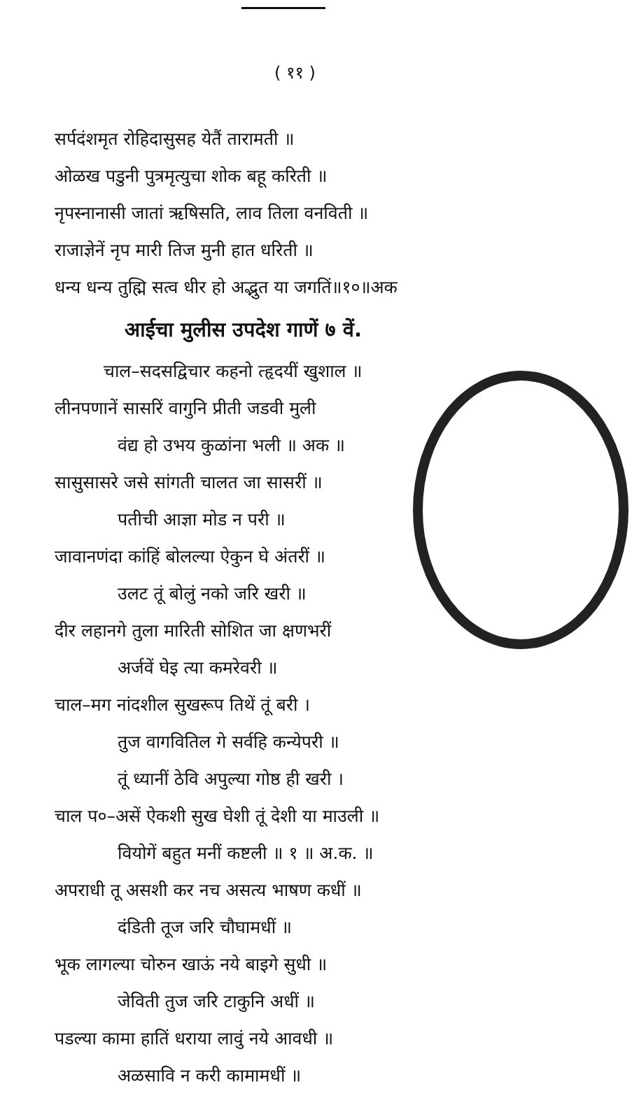( ११ )
सर्पदंशमृत रोहिदासुसह येतैं तारामती ॥
ओळख पडुनी पुत्रमृत्युचा शोक बहू करिती ॥
नृपस्नानासी जातां ऋषिसति, लाव तिला वनविती ॥
राजाज्ञेनें नृप मारी तिज मुनी हात धरिती ॥
धन्य धन्य तुह्मि सत्व धीर हो अद्भुत या जगतिं॥१०॥अक
आईचा मुलीस उपदेश गाणें ७ वें.
चाल–सदसद्विचार कहनो त्हृदयीं खुशाल ॥
लीनपणानें सासरिं वागुनि प्रीती जडवी मुली
वंद्य हो उभय कुळांना भली ॥ अक ॥
सासुसासरे जसे सांगती चालत जा सासरीं ॥
पतीची आज्ञा मोड न परी ॥
जावानणंदा कांहिं बोलल्या ऐकुन घे अंतरीं ॥
उलट तूं बोलुं नको जरि खरी ॥
दीर लहानगे तुला मारिती सोशित जा क्षणभरीं
अर्जवें घेइ त्या कमरेवरी ॥
चाल–मग नांदशील सुखरूप तिथें तूं बरी ।
तुज वागवितिल गे सर्वहि कन्येपरी ॥
तूं ध्यानीं ठेवि अपुल्या गोष्ठ ही खरी ।
चाल प०–असें ऐकशी सुख घेशी तूं देशी या माउली ॥
वियोगें बहुत मनीं कष्टली ॥ १ ॥ अ.क. ॥
अपराधी तू असशी कर नच असत्य भाषण कधीं ॥
दंडिती तूज जरि चौघामधीं ॥
भूक लागल्या चोरुन खाऊं नये बाइगे सुधी ॥
जेविती तुज जरि टाकुनि अधीं ॥
पडल्या कामा हातिं धराया लावुं नये आवधी ॥
अळसावि न करी कामामधीं ॥